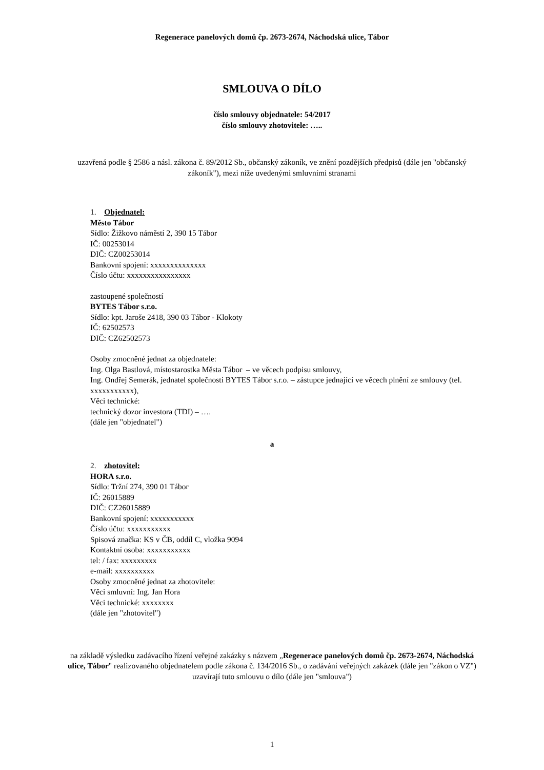Regenerace panelových domů čp. 2673-2674, Náchodská ulice, Tábor
SMLOUVA O DÍLO
číslo smlouvy objednatele: 54/2017
číslo smlouvy zhotovitele: …..
uzavřená podle § 2586 a násl. zákona č. 89/2012 Sb., občanský zákoník, ve znění pozdějších předpisů (dále jen "občanský zákoník"), mezi níže uvedenými smluvními stranami
1. Objednatel:
Město Tábor
Sídlo: Žižkovo náměstí 2, 390 15 Tábor
IČ: 00253014
DIČ: CZ00253014
Bankovní spojení: xxxxxxxxxxxxxx
Číslo účtu: xxxxxxxxxxxxxxxx
zastoupené společností
BYTES Tábor s.r.o.
Sídlo: kpt. Jaroše 2418, 390 03 Tábor - Klokoty
IČ: 62502573
DIČ: CZ62502573
Osoby zmocněné jednat za objednatele:
Ing. Olga Bastlová, místostarostka Města Tábor – ve věcech podpisu smlouvy,
Ing. Ondřej Semerák, jednatel společnosti BYTES Tábor s.r.o. – zástupce jednající ve věcech plnění ze smlouvy (tel. xxxxxxxxxxx),
Věci technické:
technický dozor investora (TDI) – ….
(dále jen "objednatel")
a
2. zhotovitel:
HORA s.r.o.
Sídlo: Tržní 274, 390 01 Tábor
IČ: 26015889
DIČ: CZ26015889
Bankovní spojení: xxxxxxxxxxx
Číslo účtu: xxxxxxxxxxx
Spisová značka: KS v ČB, oddíl C, vložka 9094
Kontaktní osoba: xxxxxxxxxxx
tel: / fax: xxxxxxxxx
e-mail: xxxxxxxxxx
Osoby zmocněné jednat za zhotovitele:
Věci smluvní: Ing. Jan Hora
Věci technické: xxxxxxxx
(dále jen "zhotovitel")
na základě výsledku zadávacího řízení veřejné zakázky s názvem „Regenerace panelových domů čp. 2673-2674, Náchodská ulice, Tábor" realizovaného objednatelem podle zákona č. 134/2016 Sb., o zadávání veřejných zakázek (dále jen "zákon o VZ") uzavírají tuto smlouvu o dílo (dále jen "smlouva")
1